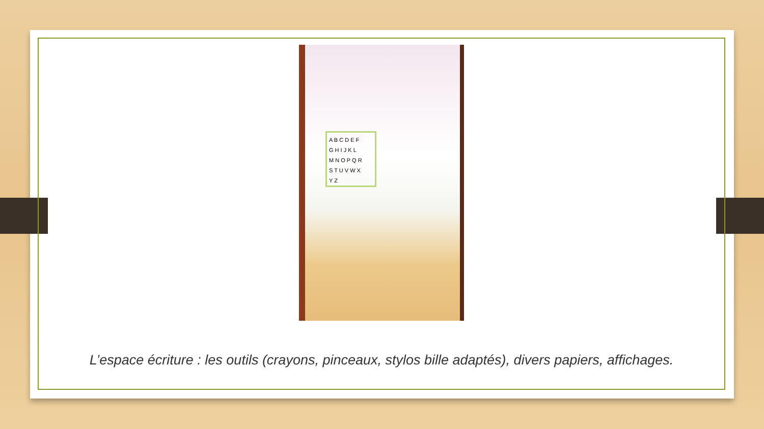A B C D E F
G H I J K L
M N O P Q R
S T U V W X
Y Z
L’espace écriture : les outils (crayons, pinceaux, stylos bille adaptés), divers papiers, affichages.